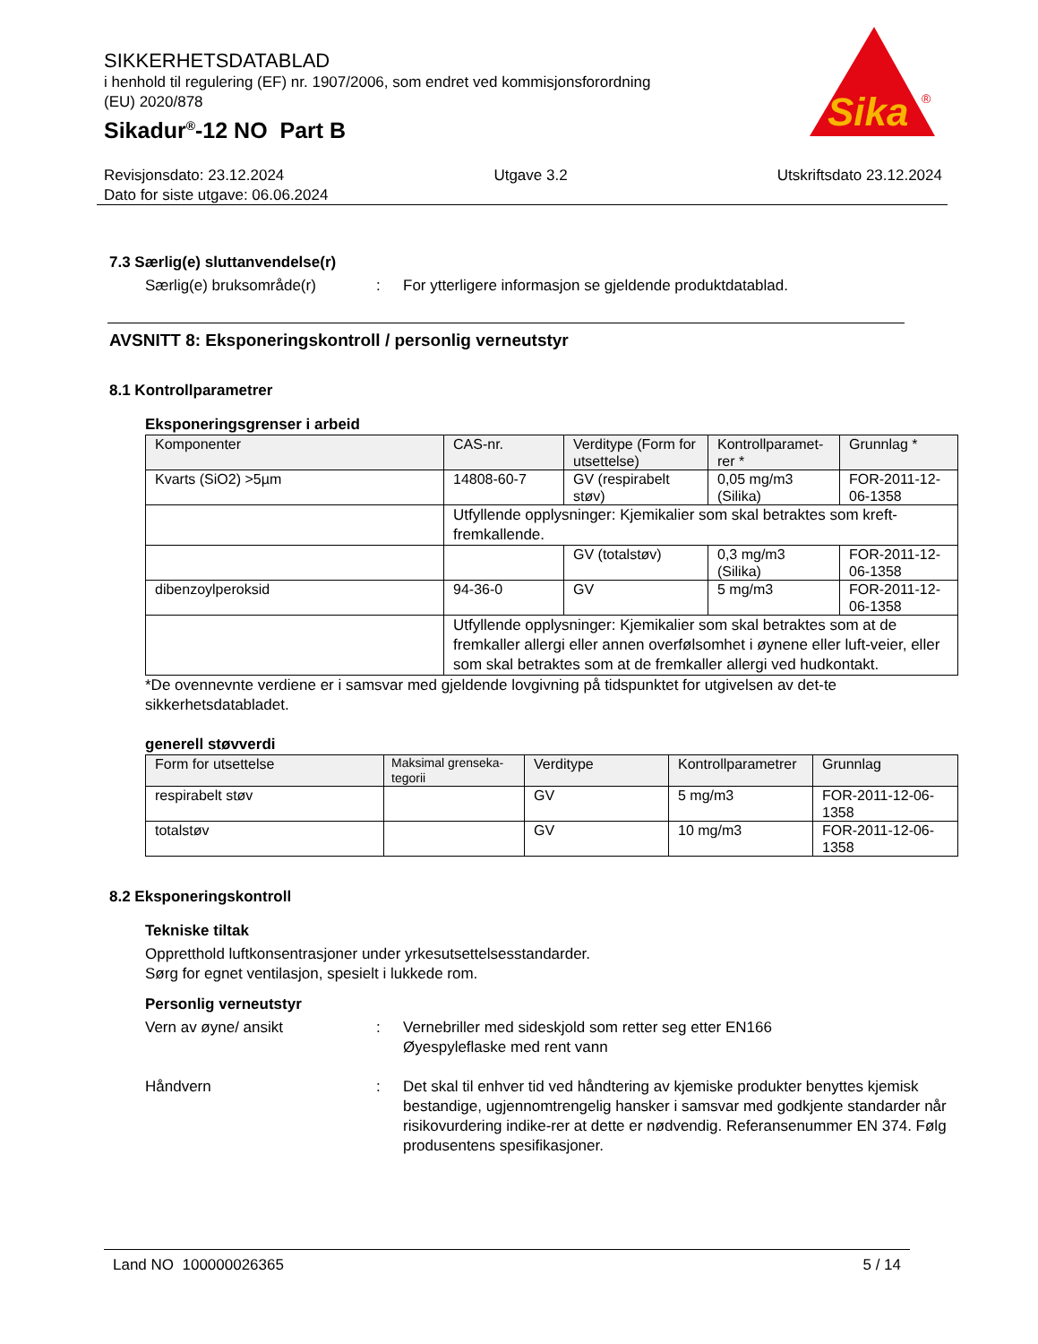SIKKERHETSDATABLAD
i henhold til regulering (EF) nr. 1907/2006, som endret ved kommisjonsforordning
(EU) 2020/878
Sikadur<sup>®</sup>-12 NO Part B
Sika
®
Revisjonsdato: 23.12.2024 Utgave 3.2 Utskriftsdato 23.12.2024
Dato for siste utgave: 06.06.2024
7.3 Særlig(e) sluttanvendelse(r)
Særlig(e) bruksområde(r) : For ytterligere informasjon se gjeldende produktdatablad.
AVSNITT 8: Eksponeringskontroll / personlig verneutstyr
8.1 Kontrollparametrer
Eksponeringsgrenser i arbeid
| Komponenter | CAS-nr. | Verditype (Form for utsettelse) | Kontrollparamet-rer * | Grunnlag * |
| --- | --- | --- | --- | --- |
| Kvarts (SiO2) >5µm | 14808-60-7 | GV (respirabelt støv) | 0,05 mg/m3 (Silika) | FOR-2011-12-06-1358 |
| | Utfyllende opplysninger: Kjemikalier som skal betraktes som kreft-fremkallende. | | | |
| | | GV (totalstøv) | 0,3 mg/m3 (Silika) | FOR-2011-12-06-1358 |
| dibenzoylperoksid | 94-36-0 | GV | 5 mg/m3 | FOR-2011-12-06-1358 |
| | Utfyllende opplysninger: Kjemikalier som skal betraktes som at de fremkaller allergi eller annen overfølsomhet i øynene eller luft-veier, eller som skal betraktes som at de fremkaller allergi ved hudkontakt. | | | |
*De ovennevnte verdiene er i samsvar med gjeldende lovgivning på tidspunktet for utgivelsen av det-te sikkerhetsdatabladet.
generell støvverdi
| Form for utsettelse | Maksimal grenseka-tegorii | Verditype | Kontrollparametrer | Grunnlag |
| --- | --- | --- | --- | --- |
| respirabelt støv | | GV | 5 mg/m3 | FOR-2011-12-06-1358 |
| totalstøv | | GV | 10 mg/m3 | FOR-2011-12-06-1358 |
8.2 Eksponeringskontroll
Tekniske tiltak
Oppretthold luftkonsentrasjoner under yrkesutsettelsesstandarder.
Sørg for egnet ventilasjon, spesielt i lukkede rom.
Personlig verneutstyr
Vern av øyne/ ansikt : Vernebriller med sideskjold som retter seg etter EN166
Øyespyleflaske med rent vann
Håndvern : Det skal til enhver tid ved håndtering av kjemiske produkter benyttes kjemisk bestandige, ugjennomtrengelig hansker i samsvar med godkjente standarder når risikovurdering indike-rer at dette er nødvendig. Referansenummer EN 374. Følg produsentens spesifikasjoner.
Land NO 100000026365 5 / 14